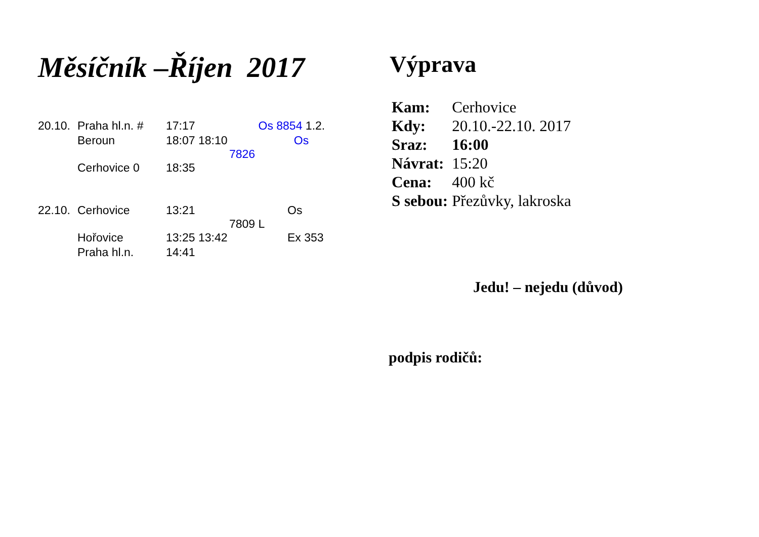Měsíčník –Říjen 2017
| 20.10. | Praha hl.n. # | 17:17 | Os 8854 1.2. |
| | Beroun | 18:07 18:10 | Os 7826 |
| | Cerhovice 0 | 18:35 | |
| 22.10. | Cerhovice | 13:21 | Os 7809 L |
| | Hořovice | 13:25 13:42 | Ex 353 |
| | Praha hl.n. | 14:41 | |
Výprava
| Kam: | Cerhovice |
| Kdy: | 20.10.-22.10. 2017 |
| Sraz: | 16:00 |
| Návrat: | 15:20 |
| Cena: | 400 kč |
| S sebou: | Přezůvky, lakroska |
Jedu! – nejedu (důvod)
podpis rodičů: